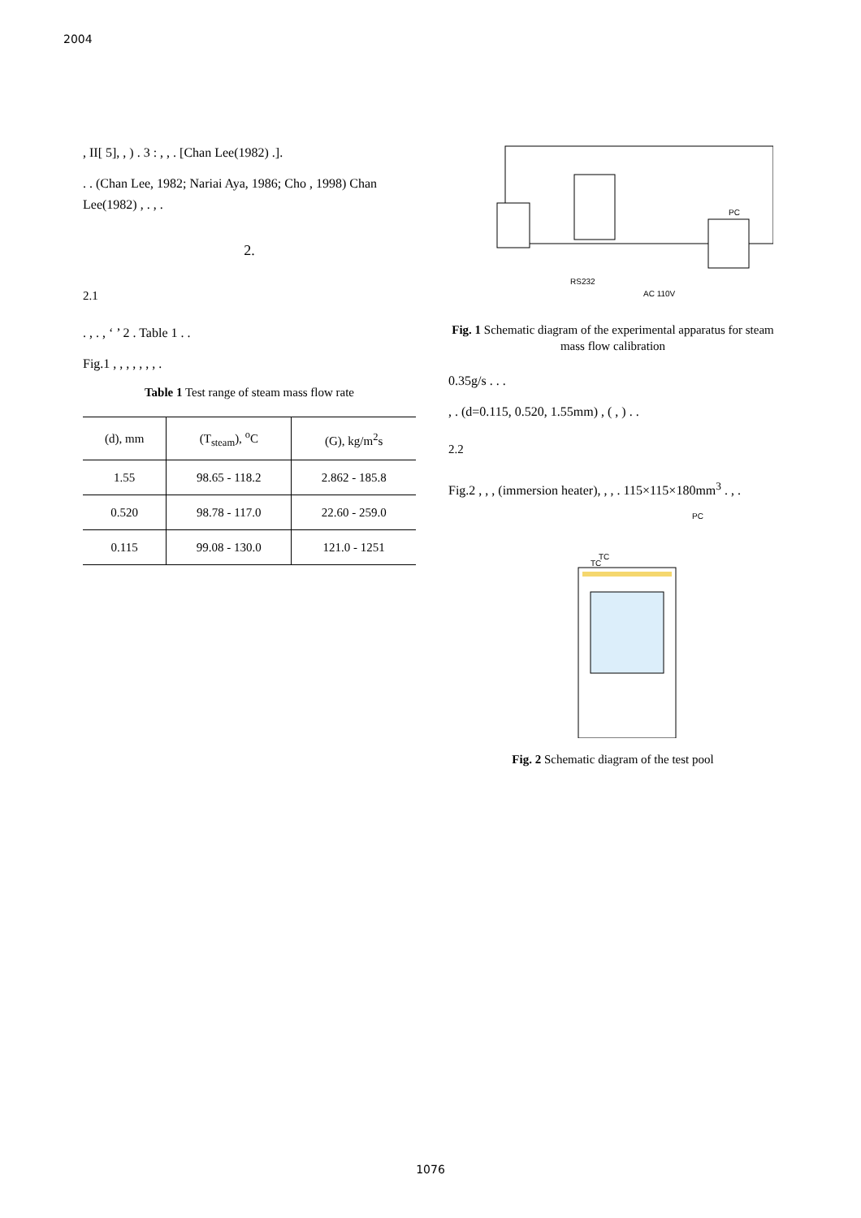2004
, II[ 5], , ) . 3 : , , . [Chan Lee(1982) .].
. . (Chan Lee, 1982; Nariai Aya, 1986; Cho , 1998) Chan Lee(1982) , . , .
2.
2.1
. , . , ‘ ’ 2 . Table 1 . .
Fig.1 , , , , , , , .
Table 1 Test range of steam mass flow rate
| (d), mm | (T<sub>steam</sub>), <sup>o</sup>C | (G), kg/m<sup>2</sup>s |
| --- | --- | --- |
| 1.55 | 98.65 - 118.2 | 2.862 - 185.8 |
| 0.520 | 98.78 - 117.0 | 22.60 - 259.0 |
| 0.115 | 99.08 - 130.0 | 121.0 - 1251 |
PC
RS232
AC 110V
Fig. 1 Schematic diagram of the experimental apparatus for steam mass flow calibration
0.35g/s . . .
, . (d=0.115, 0.520, 1.55mm) , ( , ) . .
2.2
Fig.2 , , , (immersion heater), , , . 115×115×180mm<sup>3</sup> . , .
PC
TC
TC
Fig. 2 Schematic diagram of the test pool
1076